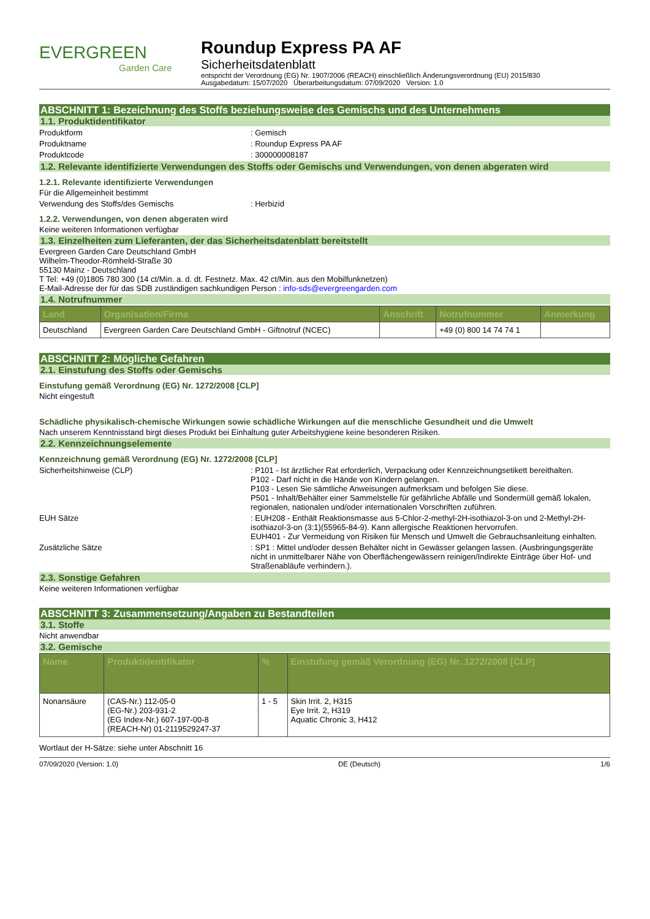EVERGREEN
Garden Care
Roundup Express PA AF
Sicherheitsdatenblatt
entspricht der Verordnung (EG) Nr. 1907/2006 (REACH) einschließlich Änderungsverordnung (EU) 2015/830
Ausgabedatum: 15/07/2020 Überarbeitungsdatum: 07/09/2020 Version: 1.0
ABSCHNITT 1: Bezeichnung des Stoffs beziehungsweise des Gemischs und des Unternehmens
1.1. Produktidentifikator
Produktform : Gemisch
Produktname : Roundup Express PA AF
Produktcode : 300000008187
1.2. Relevante identifizierte Verwendungen des Stoffs oder Gemischs und Verwendungen, von denen abgeraten wird
1.2.1. Relevante identifizierte Verwendungen
Für die Allgemeinheit bestimmt
Verwendung des Stoffs/des Gemischs : Herbizid
1.2.2. Verwendungen, von denen abgeraten wird
Keine weiteren Informationen verfügbar
1.3. Einzelheiten zum Lieferanten, der das Sicherheitsdatenblatt bereitstellt
Evergreen Garden Care Deutschland GmbH
Wilhelm-Theodor-Römheld-Straße 30
55130 Mainz - Deutschland
T Tel: +49 (0)1805 780 300 (14 ct/Min. a. d. dt. Festnetz. Max. 42 ct/Min. aus den Mobilfunknetzen)
E-Mail-Adresse der für das SDB zuständigen sachkundigen Person : info-sds@evergreengarden.com
1.4. Notrufnummer
| Land | Organisation/Firma | Anschrift | Notrufnummer | Anmerkung |
| --- | --- | --- | --- | --- |
| Deutschland | Evergreen Garden Care Deutschland GmbH - Giftnotruf (NCEC) | | +49 (0) 800 14 74 74 1 | |
ABSCHNITT 2: Mögliche Gefahren
2.1. Einstufung des Stoffs oder Gemischs
Einstufung gemäß Verordnung (EG) Nr. 1272/2008 [CLP]
Nicht eingestuft
Schädliche physikalisch-chemische Wirkungen sowie schädliche Wirkungen auf die menschliche Gesundheit und die Umwelt
Nach unserem Kenntnisstand birgt dieses Produkt bei Einhaltung guter Arbeitshygiene keine besonderen Risiken.
2.2. Kennzeichnungselemente
Kennzeichnung gemäß Verordnung (EG) Nr. 1272/2008 [CLP]
Sicherheitshinweise (CLP) : P101 - Ist ärztlicher Rat erforderlich, Verpackung oder Kennzeichnungsetikett bereithalten.
P102 - Darf nicht in die Hände von Kindern gelangen.
P103 - Lesen Sie sämtliche Anweisungen aufmerksam und befolgen Sie diese.
P501 - Inhalt/Behälter einer Sammelstelle für gefährliche Abfälle und Sondermüll gemäß lokalen, regionalen, nationalen und/oder internationalen Vorschriften zuführen.
EUH Sätze : EUH208 - Enthält Reaktionsmasse aus 5-Chlor-2-methyl-2H-isothiazol-3-on und 2-Methyl-2H-isothiazol-3-on (3:1)(55965-84-9). Kann allergische Reaktionen hervorrufen.
EUH401 - Zur Vermeidung von Risiken für Mensch und Umwelt die Gebrauchsanleitung einhalten.
Zusätzliche Sätze : SP1 : Mittel und/oder dessen Behälter nicht in Gewässer gelangen lassen. (Ausbringungsgeräte nicht in unmittelbarer Nähe von Oberflächengewässern reinigen/Indirekte Einträge über Hof- und Straßenabläufe verhindern.).
2.3. Sonstige Gefahren
Keine weiteren Informationen verfügbar
ABSCHNITT 3: Zusammensetzung/Angaben zu Bestandteilen
3.1. Stoffe
Nicht anwendbar
3.2. Gemische
| Name | Produktidentifikator | % | Einstufung gemäß Verordnung (EG) Nr. 1272/2008 [CLP] |
| --- | --- | --- | --- |
| Nonansäure | (CAS-Nr.) 112-05-0 (EG-Nr.) 203-931-2 (EG Index-Nr.) 607-197-00-8 (REACH-Nr) 01-2119529247-37 | 1 - 5 | Skin Irrit. 2, H315 Eye Irrit. 2, H319 Aquatic Chronic 3, H412 |
Wortlaut der H-Sätze: siehe unter Abschnitt 16
07/09/2020 (Version: 1.0) DE (Deutsch) 1/6